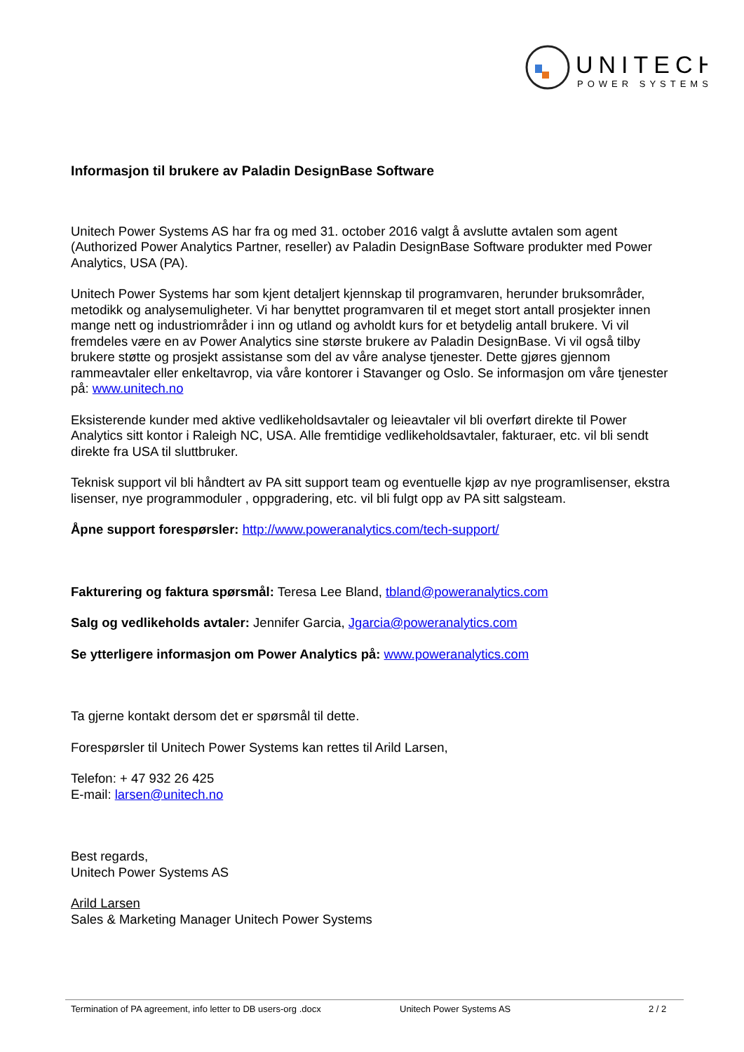UNITECH
POWER SYSTEMS
Informasjon til brukere av Paladin DesignBase Software
Unitech Power Systems AS har fra og med 31. october 2016 valgt å avslutte avtalen som agent (Authorized Power Analytics Partner, reseller) av Paladin DesignBase Software produkter med Power Analytics, USA (PA).
Unitech Power Systems har som kjent detaljert kjennskap til programvaren, herunder bruksområder, metodikk og analysemuligheter. Vi har benyttet programvaren til et meget stort antall prosjekter innen mange nett og industriområder i inn og utland og avholdt kurs for et betydelig antall brukere. Vi vil fremdeles være en av Power Analytics sine største brukere av Paladin DesignBase. Vi vil også tilby brukere støtte og prosjekt assistanse som del av våre analyse tjenester. Dette gjøres gjennom rammeavtaler eller enkeltavrop, via våre kontorer i Stavanger og Oslo. Se informasjon om våre tjenester på: www.unitech.no
Eksisterende kunder med aktive vedlikeholdsavtaler og leieavtaler vil bli overført direkte til Power Analytics sitt kontor i Raleigh NC, USA. Alle fremtidige vedlikeholdsavtaler, fakturaer, etc. vil bli sendt direkte fra USA til sluttbruker.
Teknisk support vil bli håndtert av PA sitt support team og eventuelle kjøp av nye programlisenser, ekstra lisenser, nye programmoduler , oppgradering, etc. vil bli fulgt opp av PA sitt salgsteam.
Åpne support forespørsler: http://www.poweranalytics.com/tech-support/
Fakturering og faktura spørsmål: Teresa Lee Bland, tbland@poweranalytics.com
Salg og vedlikeholds avtaler: Jennifer Garcia, Jgarcia@poweranalytics.com
Se ytterligere informasjon om Power Analytics på: www.poweranalytics.com
Ta gjerne kontakt dersom det er spørsmål til dette.
Forespørsler til Unitech Power Systems kan rettes til Arild Larsen,
Telefon: + 47 932 26 425
E-mail: larsen@unitech.no
Best regards,
Unitech Power Systems AS
Arild Larsen
Sales & Marketing Manager Unitech Power Systems
Termination of PA agreement, info letter to DB users-org .docx Unitech Power Systems AS 2 / 2